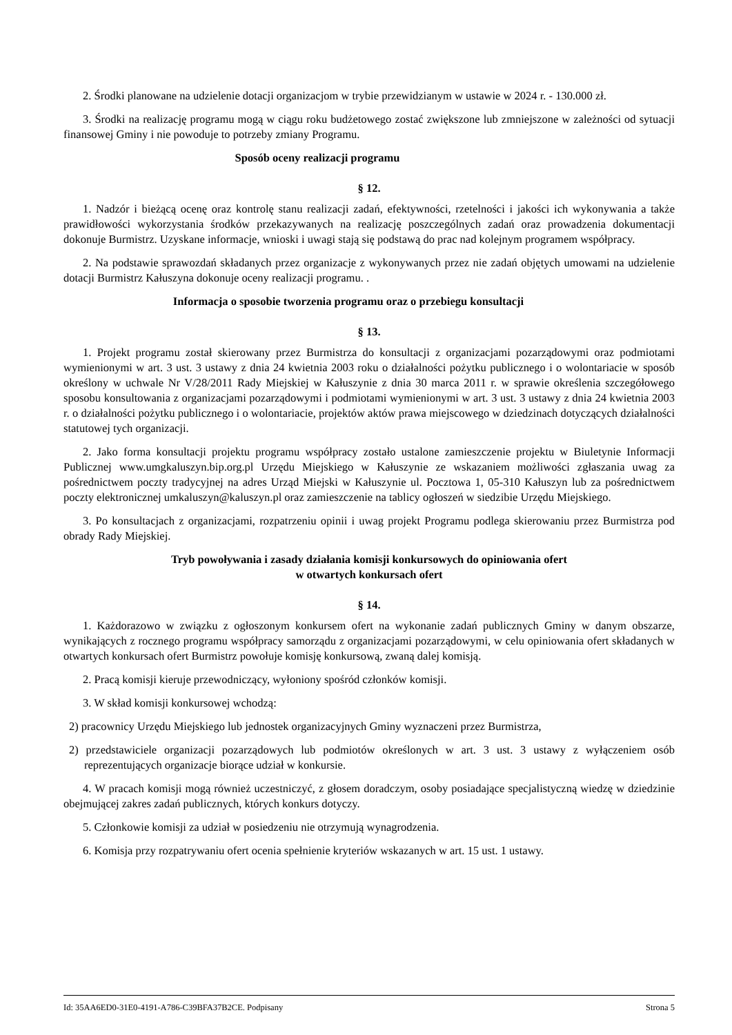2. Środki planowane na udzielenie dotacji organizacjom w trybie przewidzianym w ustawie w 2024 r. - 130.000 zł.
3. Środki na realizację programu mogą w ciągu roku budżetowego zostać zwiększone lub zmniejszone w zależności od sytuacji finansowej Gminy i nie powoduje to potrzeby zmiany Programu.
Sposób oceny realizacji programu
§ 12.
1. Nadzór i bieżącą ocenę oraz kontrolę stanu realizacji zadań, efektywności, rzetelności i jakości ich wykonywania a także prawidłowości wykorzystania środków przekazywanych na realizację poszczególnych zadań oraz prowadzenia dokumentacji dokonuje Burmistrz. Uzyskane informacje, wnioski i uwagi stają się podstawą do prac nad kolejnym programem współpracy.
2. Na podstawie sprawozdań składanych przez organizacje z wykonywanych przez nie zadań objętych umowami na udzielenie dotacji Burmistrz Kałuszyna dokonuje oceny realizacji programu. .
Informacja o sposobie tworzenia programu oraz o przebiegu konsultacji
§ 13.
1. Projekt programu został skierowany przez Burmistrza do konsultacji z organizacjami pozarządowymi oraz podmiotami wymienionymi w art. 3 ust. 3 ustawy z dnia 24 kwietnia 2003 roku o działalności pożytku publicznego i o wolontariacie w sposób określony w uchwale Nr V/28/2011 Rady Miejskiej w Kałuszynie z dnia 30 marca 2011 r. w sprawie określenia szczegółowego sposobu konsultowania z organizacjami pozarządowymi i podmiotami wymienionymi w art. 3 ust. 3 ustawy z dnia 24 kwietnia 2003 r. o działalności pożytku publicznego i o wolontariacie, projektów aktów prawa miejscowego w dziedzinach dotyczących działalności statutowej tych organizacji.
2. Jako forma konsultacji projektu programu współpracy zostało ustalone zamieszczenie projektu w Biuletynie Informacji Publicznej www.umgkaluszyn.bip.org.pl Urzędu Miejskiego w Kałuszynie ze wskazaniem możliwości zgłaszania uwag za pośrednictwem poczty tradycyjnej na adres Urząd Miejski w Kałuszynie ul. Pocztowa 1, 05-310 Kałuszyn lub za pośrednictwem poczty elektronicznej umkaluszyn@kaluszyn.pl oraz zamieszczenie na tablicy ogłoszeń w siedzibie Urzędu Miejskiego.
3. Po konsultacjach z organizacjami, rozpatrzeniu opinii i uwag projekt Programu podlega skierowaniu przez Burmistrza pod obrady Rady Miejskiej.
Tryb powoływania i zasady działania komisji konkursowych do opiniowania ofert
w otwartych konkursach ofert
§ 14.
1. Każdorazowo w związku z ogłoszonym konkursem ofert na wykonanie zadań publicznych Gminy w danym obszarze, wynikających z rocznego programu współpracy samorządu z organizacjami pozarządowymi, w celu opiniowania ofert składanych w otwartych konkursach ofert Burmistrz powołuje komisję konkursową, zwaną dalej komisją.
2. Pracą komisji kieruje przewodniczący, wyłoniony spośród członków komisji.
3. W skład komisji konkursowej wchodzą:
2) pracownicy Urzędu Miejskiego lub jednostek organizacyjnych Gminy wyznaczeni przez Burmistrza,
2) przedstawiciele organizacji pozarządowych lub podmiotów określonych w art. 3 ust. 3 ustawy z wyłączeniem osób reprezentujących organizacje biorące udział w konkursie.
4. W pracach komisji mogą również uczestniczyć, z głosem doradczym, osoby posiadające specjalistyczną wiedzę w dziedzinie obejmującej zakres zadań publicznych, których konkurs dotyczy.
5. Członkowie komisji za udział w posiedzeniu nie otrzymują wynagrodzenia.
6. Komisja przy rozpatrywaniu ofert ocenia spełnienie kryteriów wskazanych w art. 15 ust. 1 ustawy.
Id: 35AA6ED0-31E0-4191-A786-C39BFA37B2CE. Podpisany Strona 5